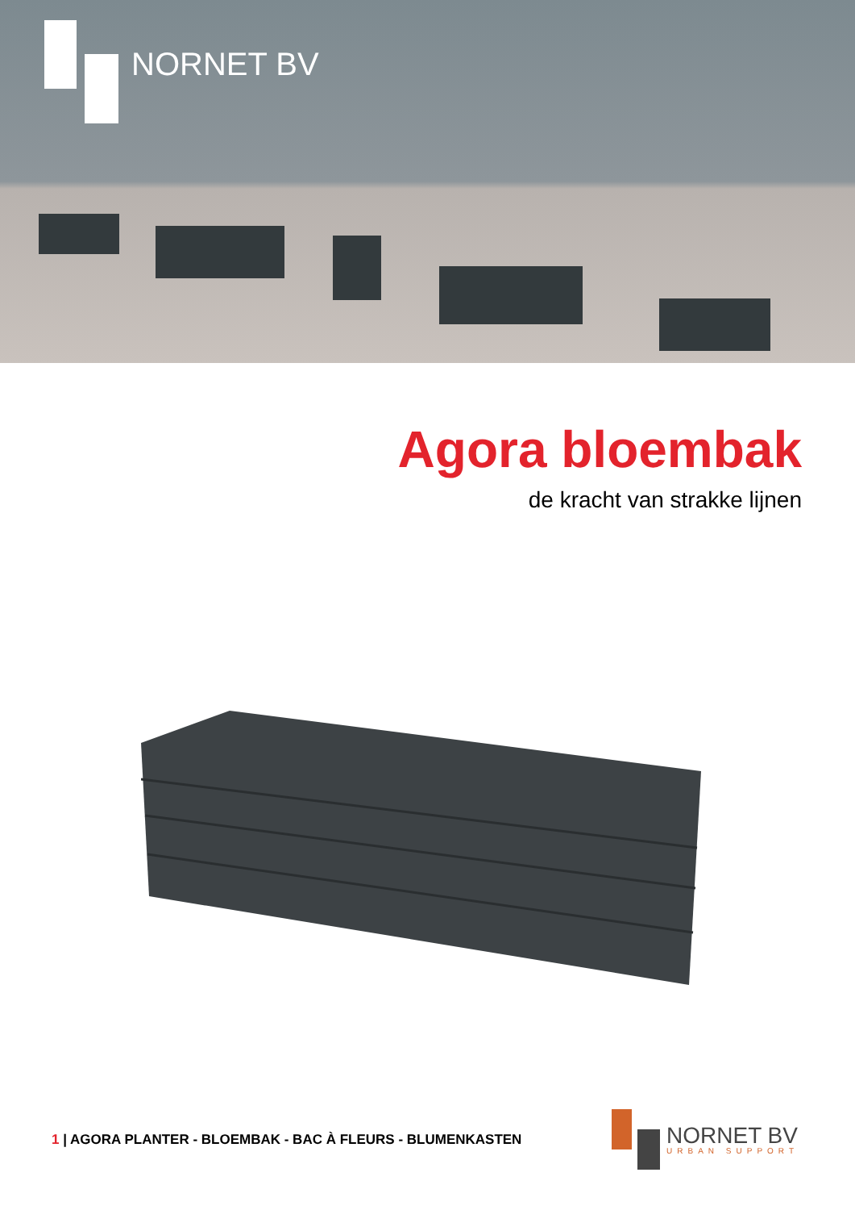NORNET BV
Agora bloembak
de kracht van strakke lijnen
1 | AGORA PLANTER - BLOEMBAK - BAC À FLEURS - BLUMENKASTEN
NORNET BV
URBAN SUPPORT